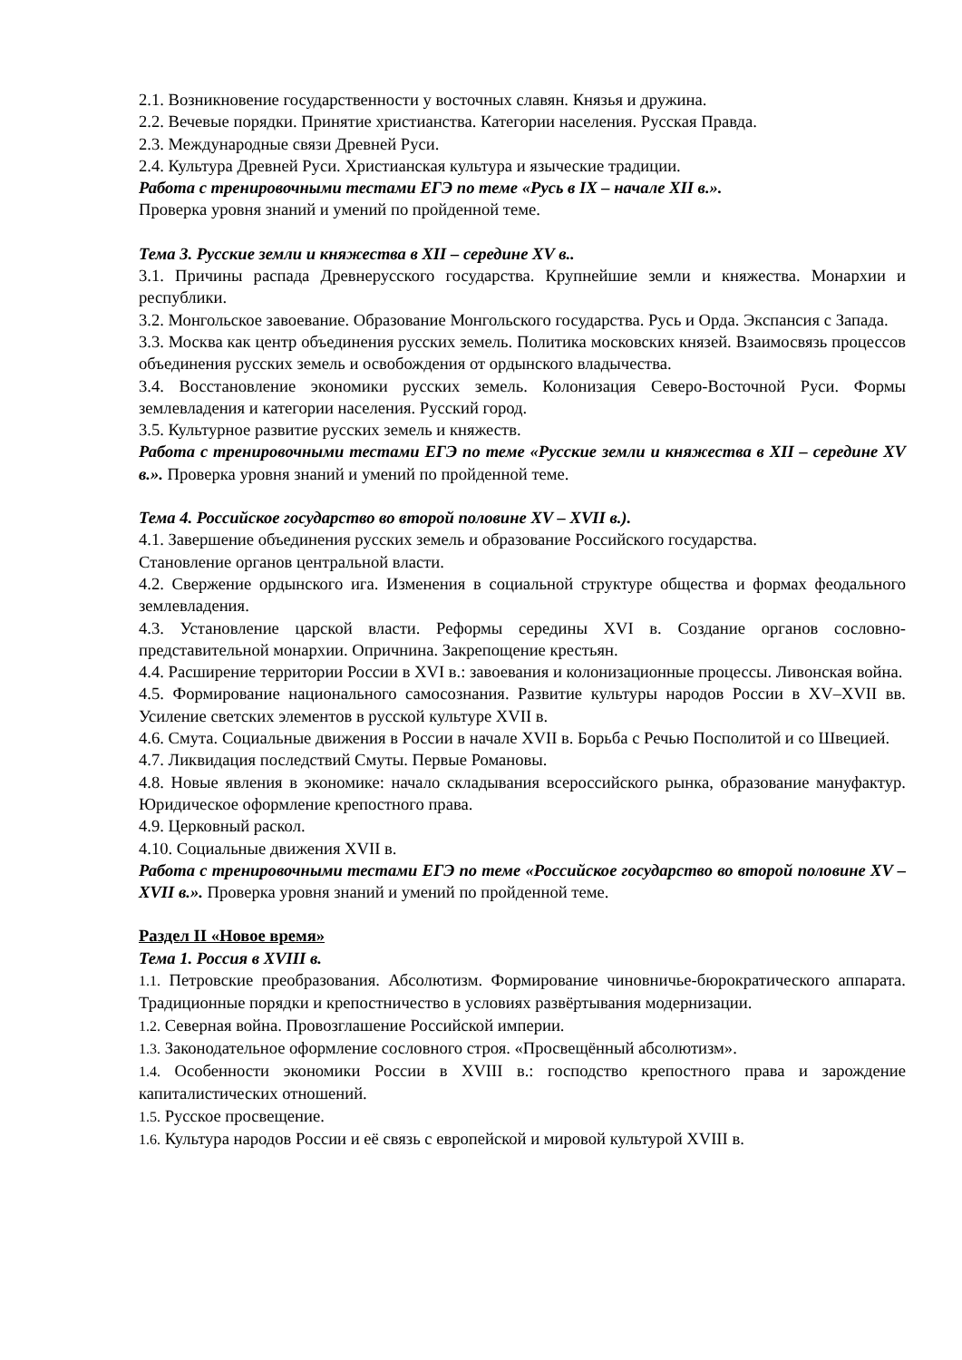2.1. Возникновение государственности у восточных славян. Князья и дружина.
2.2. Вечевые порядки. Принятие христианства. Категории населения. Русская Правда.
2.3. Международные связи Древней Руси.
2.4. Культура Древней Руси. Христианская культура и языческие традиции.
Работа с тренировочными тестами ЕГЭ по теме «Русь в IX – начале XII в.».
Проверка уровня знаний и умений по пройденной теме.
Тема 3. Русские земли и княжества в XII – середине XV в..
3.1. Причины распада Древнерусского государства. Крупнейшие земли и княжества. Монархии и республики.
3.2. Монгольское завоевание. Образование Монгольского государства. Русь и Орда. Экспансия с Запада.
3.3. Москва как центр объединения русских земель. Политика московских князей. Взаимосвязь процессов объединения русских земель и освобождения от ордынского владычества.
3.4. Восстановление экономики русских земель. Колонизация Северо-Восточной Руси. Формы землевладения и категории населения. Русский город.
3.5. Культурное развитие русских земель и княжеств.
Работа с тренировочными тестами ЕГЭ по теме «Русские земли и княжества в XII – середине XV в.». Проверка уровня знаний и умений по пройденной теме.
Тема 4. Российское государство во второй половине XV – XVII в.).
4.1. Завершение объединения русских земель и образование Российского государства.
Становление органов центральной власти.
4.2. Свержение ордынского ига. Изменения в социальной структуре общества и формах феодального землевладения.
4.3. Установление царской власти. Реформы середины XVI в. Создание органов сословно-представительной монархии. Опричнина. Закрепощение крестьян.
4.4. Расширение территории России в XVI в.: завоевания и колонизационные процессы. Ливонская война.
4.5. Формирование национального самосознания. Развитие культуры народов России в XV–XVII вв. Усиление светских элементов в русской культуре XVII в.
4.6. Смута. Социальные движения в России в начале XVII в. Борьба с Речью Посполитой и со Швецией.
4.7. Ликвидация последствий Смуты. Первые Романовы.
4.8. Новые явления в экономике: начало складывания всероссийского рынка, образование мануфактур. Юридическое оформление крепостного права.
4.9. Церковный раскол.
4.10. Социальные движения XVII в.
Работа с тренировочными тестами ЕГЭ по теме «Российское государство во второй половине XV – XVII в.». Проверка уровня знаний и умений по пройденной теме.
Раздел II «Новое время»
Тема 1. Россия в XVIII в.
1.1. Петровские преобразования. Абсолютизм. Формирование чиновничье-бюрократического аппарата. Традиционные порядки и крепостничество в условиях развёртывания модернизации.
1.2. Северная война. Провозглашение Российской империи.
1.3. Законодательное оформление сословного строя. «Просвещённый абсолютизм».
1.4. Особенности экономики России в XVIII в.: господство крепостного права и зарождение капиталистических отношений.
1.5. Русское просвещение.
1.6. Культура народов России и её связь с европейской и мировой культурой XVIII в.